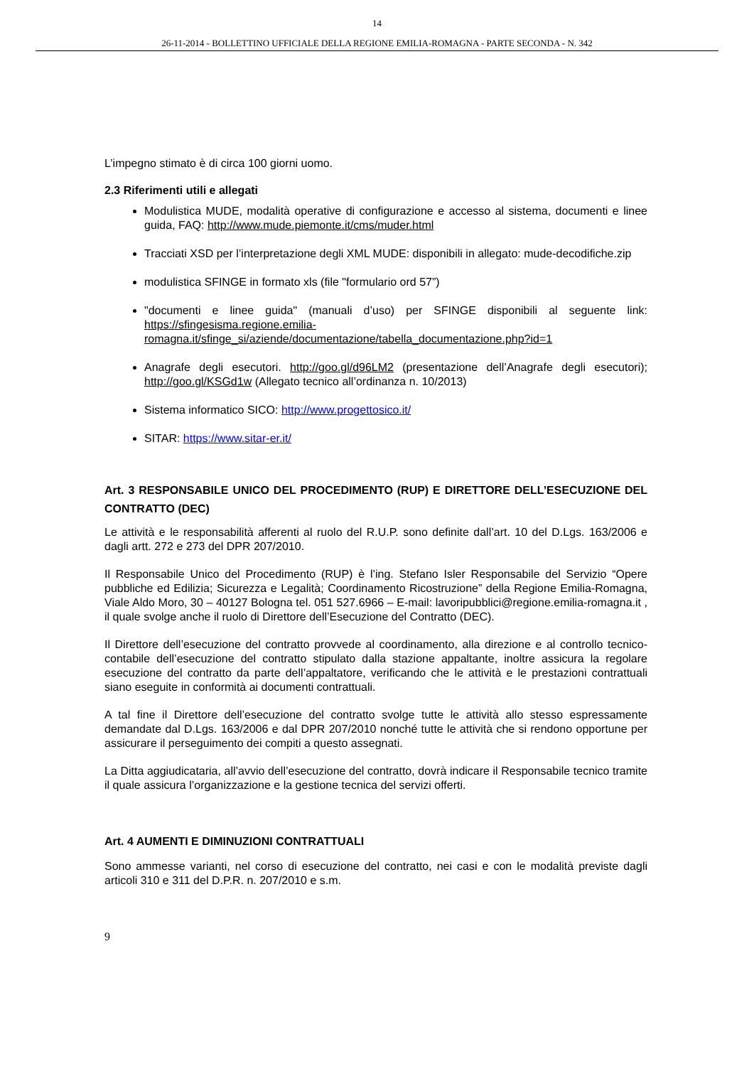14
26-11-2014 - BOLLETTINO UFFICIALE DELLA REGIONE EMILIA-ROMAGNA - PARTE SECONDA - N. 342
L’impegno stimato è di circa 100 giorni uomo.
2.3 Riferimenti utili e allegati
Modulistica MUDE, modalità operative di configurazione e accesso al sistema, documenti e linee guida, FAQ: http://www.mude.piemonte.it/cms/muder.html
Tracciati XSD per l’interpretazione degli XML MUDE: disponibili in allegato: mude-decodifiche.zip
modulistica SFINGE in formato xls (file "formulario ord 57”)
"documenti e linee guida" (manuali d’uso) per SFINGE disponibili al seguente link: https://sfingesisma.regione.emilia-romagna.it/sfinge_si/aziende/documentazione/tabella_documentazione.php?id=1
Anagrafe degli esecutori. http://goo.gl/d96LM2 (presentazione dell’Anagrafe degli esecutori); http://goo.gl/KSGd1w (Allegato tecnico all’ordinanza n. 10/2013)
Sistema informatico SICO: http://www.progettosico.it/
SITAR: https://www.sitar-er.it/
Art. 3 RESPONSABILE UNICO DEL PROCEDIMENTO (RUP) E DIRETTORE DELL’ESECUZIONE DEL CONTRATTO (DEC)
Le attività e le responsabilità afferenti al ruolo del R.U.P. sono definite dall’art. 10 del D.Lgs. 163/2006 e dagli artt. 272 e 273 del DPR 207/2010.
Il Responsabile Unico del Procedimento (RUP) è l’ing. Stefano Isler Responsabile del Servizio “Opere pubbliche ed Edilizia; Sicurezza e Legalità; Coordinamento Ricostruzione” della Regione Emilia-Romagna, Viale Aldo Moro, 30 – 40127 Bologna tel. 051 527.6966 – E-mail: lavoripubblici@regione.emilia-romagna.it , il quale svolge anche il ruolo di Direttore dell’Esecuzione del Contratto (DEC).
Il Direttore dell’esecuzione del contratto provvede al coordinamento, alla direzione e al controllo tecnico-contabile dell’esecuzione del contratto stipulato dalla stazione appaltante, inoltre assicura la regolare esecuzione del contratto da parte dell’appaltatore, verificando che le attività e le prestazioni contrattuali siano eseguite in conformità ai documenti contrattuali.
A tal fine il Direttore dell’esecuzione del contratto svolge tutte le attività allo stesso espressamente demandate dal D.Lgs. 163/2006 e dal DPR 207/2010 nonché tutte le attività che si rendono opportune per assicurare il perseguimento dei compiti a questo assegnati.
La Ditta aggiudicataria, all’avvio dell’esecuzione del contratto, dovrà indicare il Responsabile tecnico tramite il quale assicura l’organizzazione e la gestione tecnica del servizi offerti.
Art. 4 AUMENTI E DIMINUZIONI CONTRATTUALI
Sono ammesse varianti, nel corso di esecuzione del contratto, nei casi e con le modalità previste dagli articoli 310 e 311 del D.P.R. n. 207/2010 e s.m.
9